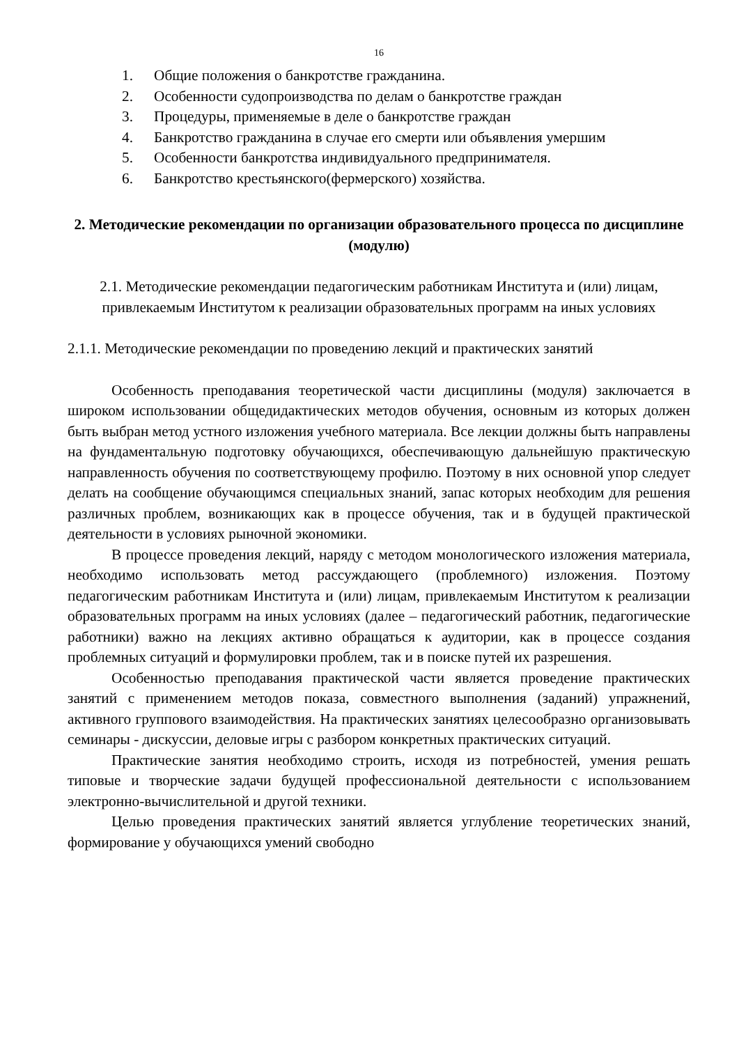16
1. Общие положения о банкротстве гражданина.
2. Особенности судопроизводства по делам о банкротстве граждан
3. Процедуры, применяемые в деле о банкротстве граждан
4. Банкротство гражданина в случае его смерти или объявления умершим
5. Особенности банкротства индивидуального предпринимателя.
6. Банкротство крестьянского(фермерского) хозяйства.
2. Методические рекомендации по организации образовательного процесса по дисциплине (модулю)
2.1. Методические рекомендации педагогическим работникам Института и (или) лицам, привлекаемым Институтом к реализации образовательных программ на иных условиях
2.1.1. Методические рекомендации по проведению лекций и практических занятий
Особенность преподавания теоретической части дисциплины (модуля) заключается в широком использовании общедидактических методов обучения, основным из которых должен быть выбран метод устного изложения учебного материала. Все лекции должны быть направлены на фундаментальную подготовку обучающихся, обеспечивающую дальнейшую практическую направленность обучения по соответствующему профилю. Поэтому в них основной упор следует делать на сообщение обучающимся специальных знаний, запас которых необходим для решения различных проблем, возникающих как в процессе обучения, так и в будущей практической деятельности в условиях рыночной экономики.
В процессе проведения лекций, наряду с методом монологического изложения материала, необходимо использовать метод рассуждающего (проблемного) изложения. Поэтому педагогическим работникам Института и (или) лицам, привлекаемым Институтом к реализации образовательных программ на иных условиях (далее – педагогический работник, педагогические работники) важно на лекциях активно обращаться к аудитории, как в процессе создания проблемных ситуаций и формулировки проблем, так и в поиске путей их разрешения.
Особенностью преподавания практической части является проведение практических занятий с применением методов показа, совместного выполнения (заданий) упражнений, активного группового взаимодействия. На практических занятиях целесообразно организовывать семинары - дискуссии, деловые игры с разбором конкретных практических ситуаций.
Практические занятия необходимо строить, исходя из потребностей, умения решать типовые и творческие задачи будущей профессиональной деятельности с использованием электронно-вычислительной и другой техники.
Целью проведения практических занятий является углубление теоретических знаний, формирование у обучающихся умений свободно